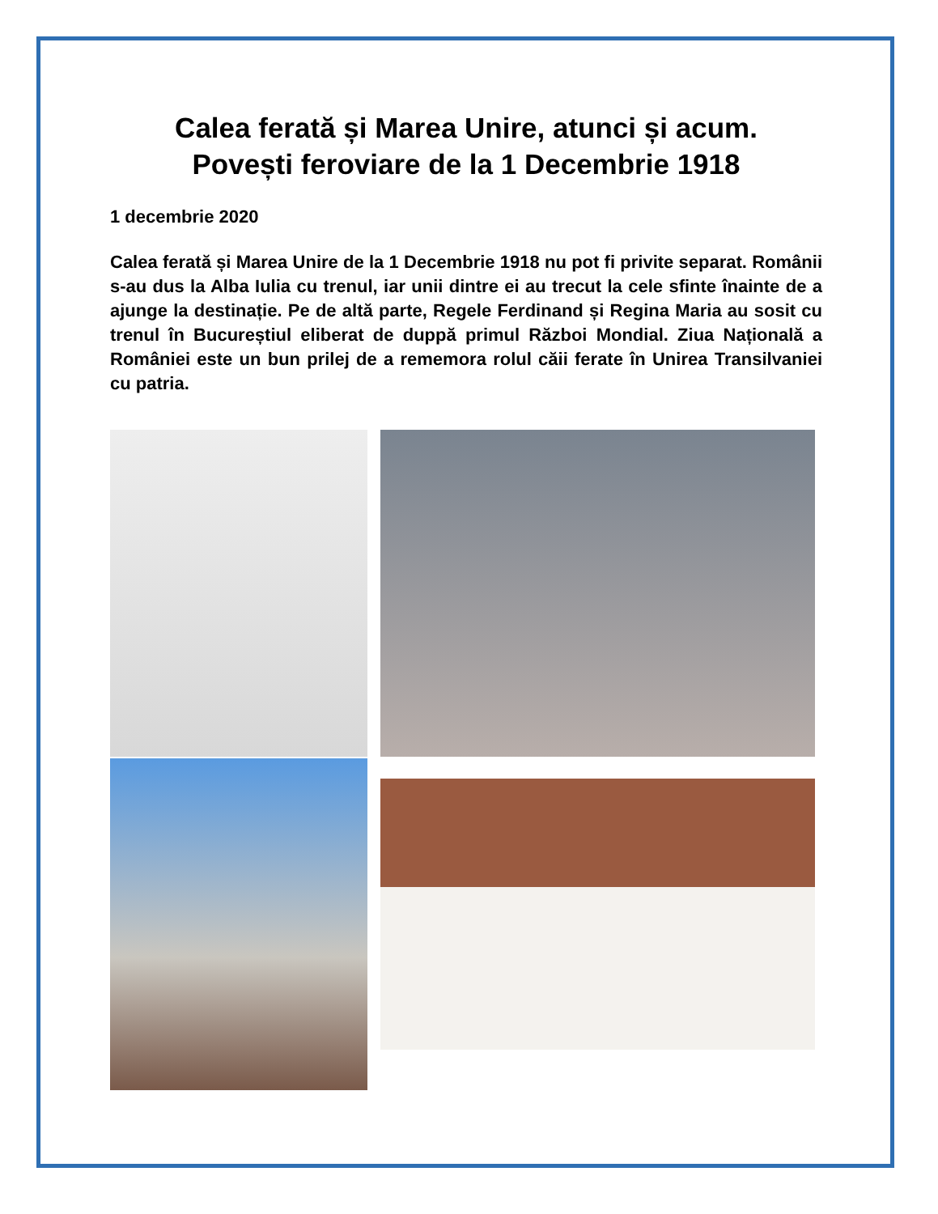Calea ferată și Marea Unire, atunci și acum.
Povești feroviare de la 1 Decembrie 1918
1 decembrie 2020
Calea ferată și Marea Unire de la 1 Decembrie 1918 nu pot fi privite separat. Românii s-au dus la Alba Iulia cu trenul, iar unii dintre ei au trecut la cele sfinte înainte de a ajunge la destinație. Pe de altă parte, Regele Ferdinand și Regina Maria au sosit cu trenul în Bucureștiul eliberat de duppă primul Război Mondial. Ziua Națională a României este un bun prilej de a rememora rolul căii ferate în Unirea Transilvaniei cu patria.